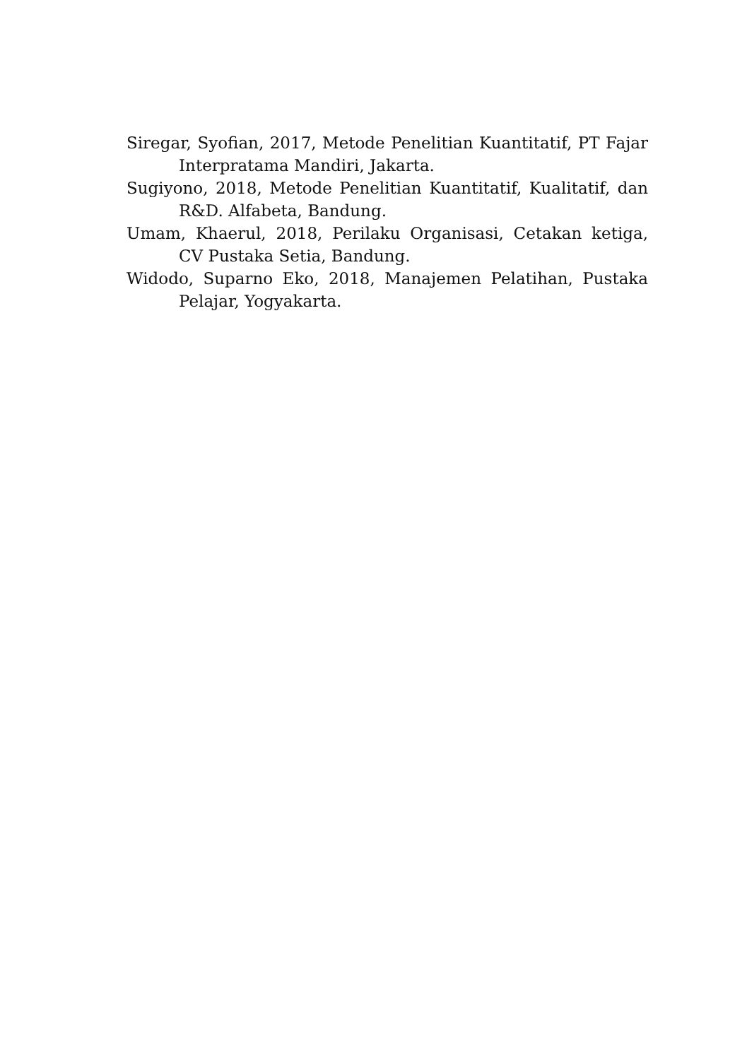Siregar, Syofian, 2017, Metode Penelitian Kuantitatif, PT Fajar Interpratama Mandiri, Jakarta.
Sugiyono, 2018, Metode Penelitian Kuantitatif, Kualitatif, dan R&D. Alfabeta, Bandung.
Umam, Khaerul, 2018, Perilaku Organisasi, Cetakan ketiga, CV Pustaka Setia, Bandung.
Widodo, Suparno Eko, 2018, Manajemen Pelatihan, Pustaka Pelajar, Yogyakarta.